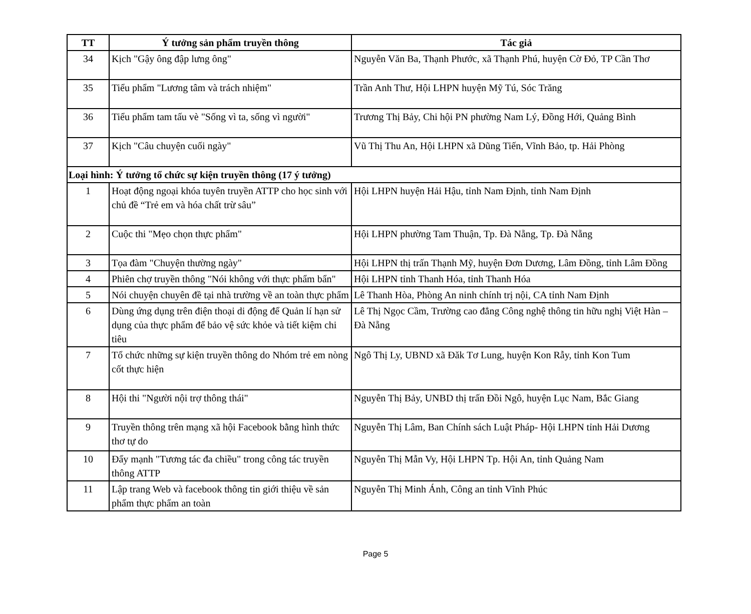| TT | Ý tưởng sản phẩm truyền thông | Tác giả |
| --- | --- | --- |
| 34 | Kịch "Gậy ông đập lưng ông" | Nguyễn Văn Ba, Thạnh Phước, xã Thạnh Phú, huyện Cờ Đỏ, TP Cần Thơ |
| 35 | Tiểu phẩm "Lương tâm và trách nhiệm" | Trần Anh Thư, Hội LHPN huyện Mỹ Tú, Sóc Trăng |
| 36 | Tiểu phẩm tam tấu vè "Sống vì ta, sống vì người" | Trương Thị Bảy, Chi hội PN phường Nam Lý, Đồng Hới, Quảng Bình |
| 37 | Kịch "Câu chuyện cuối ngày" | Vũ Thị Thu An, Hội LHPN xã Dũng Tiến, Vĩnh Bảo, tp. Hải Phòng |
| Loại hình: Ý tưởng tổ chức sự kiện truyền thông (17 ý tưởng) | | |
| 1 | Hoạt động ngoại khóa tuyên truyền ATTP cho học sinh với chủ đề “Trẻ em và hóa chất trừ sâu” | Hội LHPN huyện Hải Hậu, tỉnh Nam Định, tỉnh Nam Định |
| 2 | Cuộc thi "Mẹo chọn thực phẩm" | Hội LHPN phường Tam Thuận, Tp. Đà Nẵng, Tp. Đà Nẵng |
| 3 | Tọa đàm "Chuyện thường ngày" | Hội LHPN thị trấn Thạnh Mỹ, huyện Đơn Dương, Lâm Đồng, tỉnh Lâm Đồng |
| 4 | Phiên chợ truyền thông "Nói không với thực phẩm bẩn" | Hội LHPN tỉnh Thanh Hóa, tỉnh Thanh Hóa |
| 5 | Nói chuyện chuyên đề tại nhà trường về an toàn thực phẩm | Lê Thanh Hòa, Phòng An ninh chính trị nội, CA tỉnh Nam Định |
| 6 | Dùng ứng dụng trên điện thoại di động để Quản lí hạn sử dụng của thực phẩm để bảo vệ sức khỏe và tiết kiệm chi tiêu | Lê Thị Ngọc Cầm, Trường cao đẳng Công nghệ thông tin hữu nghị Việt Hàn – Đà Nẵng |
| 7 | Tổ chức những sự kiện truyền thông do Nhóm trẻ em nòng cốt thực hiện | Ngô Thị Ly, UBND xã Đăk Tơ Lung, huyện Kon Rẫy, tỉnh Kon Tum |
| 8 | Hội thi "Người nội trợ thông thái" | Nguyễn Thị Bảy, UNBD thị trấn Đồi Ngô, huyện Lục Nam, Bắc Giang |
| 9 | Truyền thông trên mạng xã hội Facebook bằng hình thức thơ tự do | Nguyễn Thị Lâm, Ban Chính sách Luật Pháp- Hội LHPN tỉnh Hải Dương |
| 10 | Đẩy mạnh "Tương tác đa chiều" trong công tác truyền thông ATTP | Nguyễn Thị Mẫn Vy, Hội LHPN Tp. Hội An, tỉnh Quảng Nam |
| 11 | Lập trang Web và facebook thông tin giới thiệu về sản phẩm thực phẩm an toàn | Nguyễn Thị Minh Ánh, Công an tỉnh Vĩnh Phúc |
Page 5